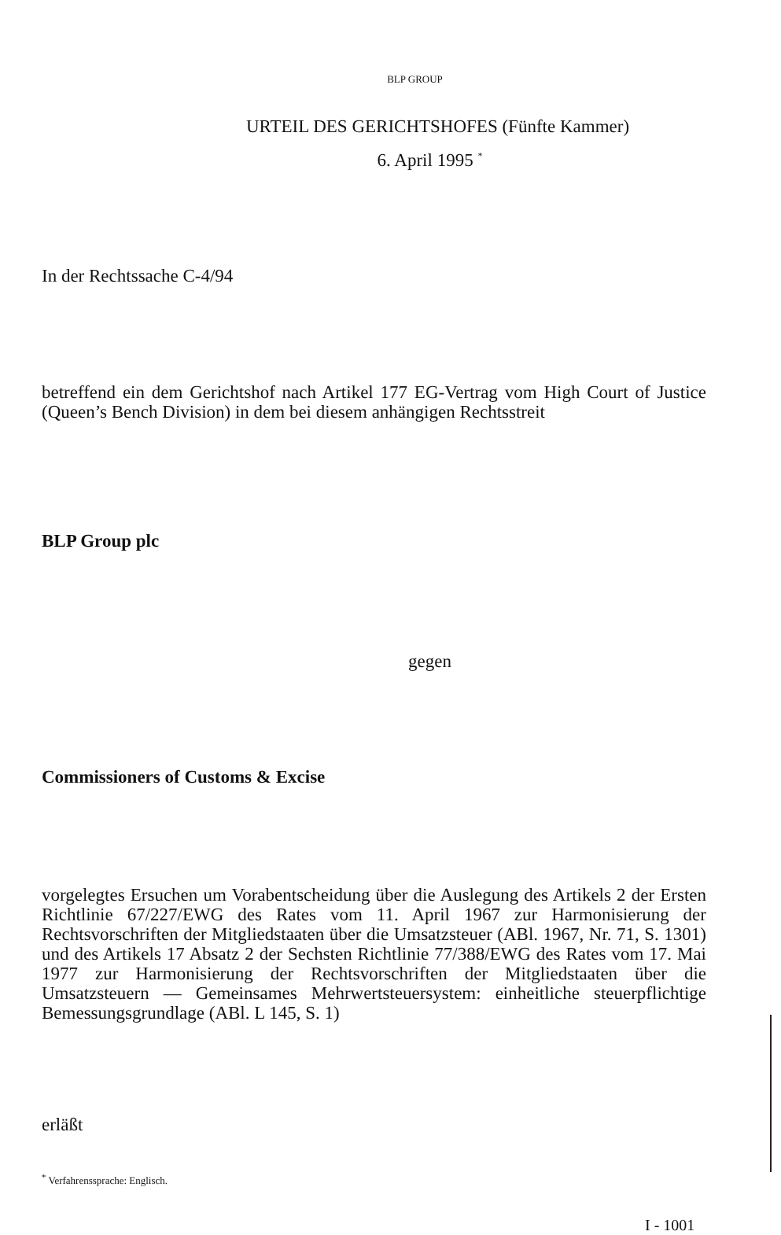BLP GROUP
URTEIL DES GERICHTSHOFES (Fünfte Kammer)
6. April 1995 <sup>*</sup>
In der Rechtssache C-4/94
betreffend ein dem Gerichtshof nach Artikel 177 EG-Vertrag vom High Court of Justice (Queen’s Bench Division) in dem bei diesem anhängigen Rechtsstreit
BLP Group plc
gegen
Commissioners of Customs & Excise
vorgelegtes Ersuchen um Vorabentscheidung über die Auslegung des Artikels 2 der Ersten Richtlinie 67/227/EWG des Rates vom 11. April 1967 zur Harmonisierung der Rechtsvorschriften der Mitgliedstaaten über die Umsatzsteuer (ABl. 1967, Nr. 71, S. 1301) und des Artikels 17 Absatz 2 der Sechsten Richtlinie 77/388/EWG des Rates vom 17. Mai 1977 zur Harmonisierung der Rechtsvorschriften der Mitgliedstaaten über die Umsatzsteuern — Gemeinsames Mehrwertsteuersystem: einheitliche steuerpflichtige Bemessungsgrundlage (ABl. L 145, S. 1)
erläßt
<sup>*</sup> Verfahrenssprache: Englisch.
I - 1001